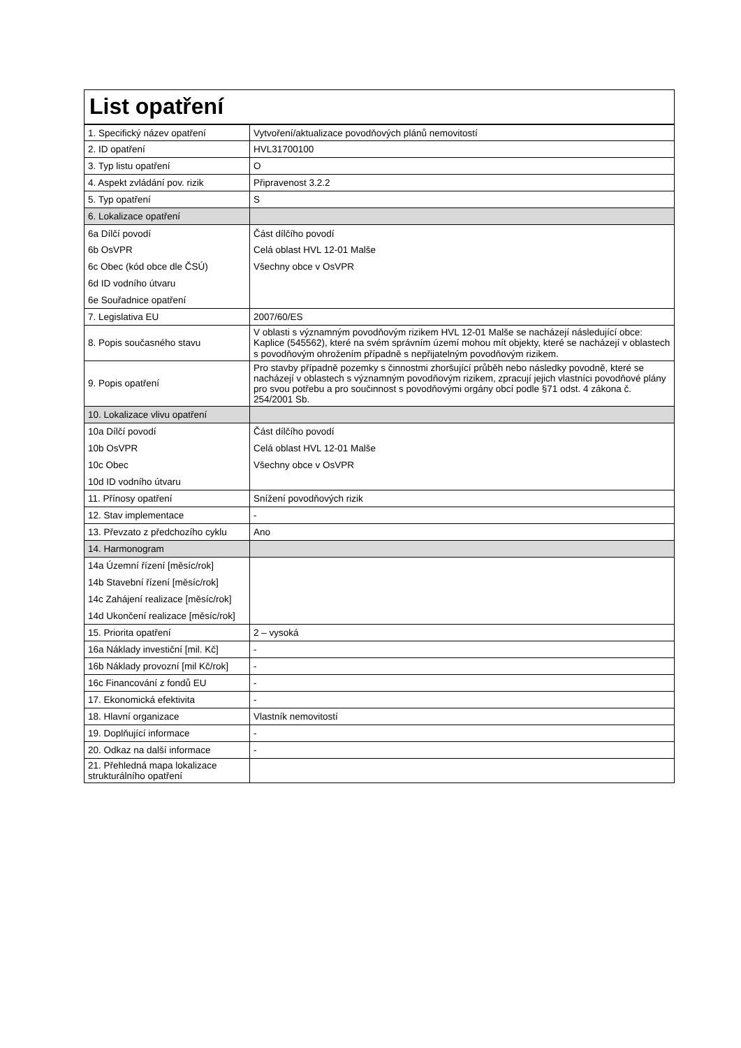| List opatření | |
| 1. Specifický název opatření | Vytvoření/aktualizace povodňových plánů nemovitostí |
| 2. ID opatření | HVL31700100 |
| 3. Typ listu opatření | O |
| 4. Aspekt zvládání pov. rizik | Připravenost 3.2.2 |
| 5. Typ opatření | S |
| 6. Lokalizace opatření | |
| 6a Dílčí povodí | Část dílčího povodí |
| 6b OsVPR | Celá oblast HVL 12-01 Malše |
| 6c Obec (kód obce dle ČSÚ) | Všechny obce v OsVPR |
| 6d ID vodního útvaru | |
| 6e Souřadnice opatření | |
| 7. Legislativa EU | 2007/60/ES |
| 8. Popis současného stavu | V oblasti s významným povodňovým rizikem HVL 12-01 Malše se nacházejí následující obce: Kaplice (545562), které na svém správním území mohou mít objekty, které se nacházejí v oblastech s povodňovým ohrožením případně s nepřijatelným povodňovým rizikem. |
| 9. Popis opatření | Pro stavby případně pozemky s činnostmi zhoršující průběh nebo následky povodně, které se nacházejí v oblastech s významným povodňovým rizikem, zpracují jejich vlastníci povodňové plány pro svou potřebu a pro součinnost s povodňovými orgány obcí podle §71 odst. 4 zákona č. 254/2001 Sb. |
| 10. Lokalizace vlivu opatření | |
| 10a Dílčí povodí | Část dílčího povodí |
| 10b OsVPR | Celá oblast HVL 12-01 Malše |
| 10c Obec | Všechny obce v OsVPR |
| 10d ID vodního útvaru | |
| 11. Přínosy opatření | Snížení povodňových rizik |
| 12. Stav implementace | - |
| 13. Převzato z předchozího cyklu | Ano |
| 14. Harmonogram | |
| 14a Územní řízení [měsíc/rok] | |
| 14b Stavební řízení [měsíc/rok] | |
| 14c Zahájení realizace [měsíc/rok] | |
| 14d Ukončení realizace [měsíc/rok] | |
| 15. Priorita opatření | 2 – vysoká |
| 16a Náklady investiční [mil. Kč] | - |
| 16b Náklady provozní [mil Kč/rok] | - |
| 16c Financování z fondů EU | - |
| 17. Ekonomická efektivita | - |
| 18. Hlavní organizace | Vlastník nemovitostí |
| 19. Doplňující informace | - |
| 20. Odkaz na další informace | - |
| 21. Přehledná mapa lokalizace strukturálního opatření | |